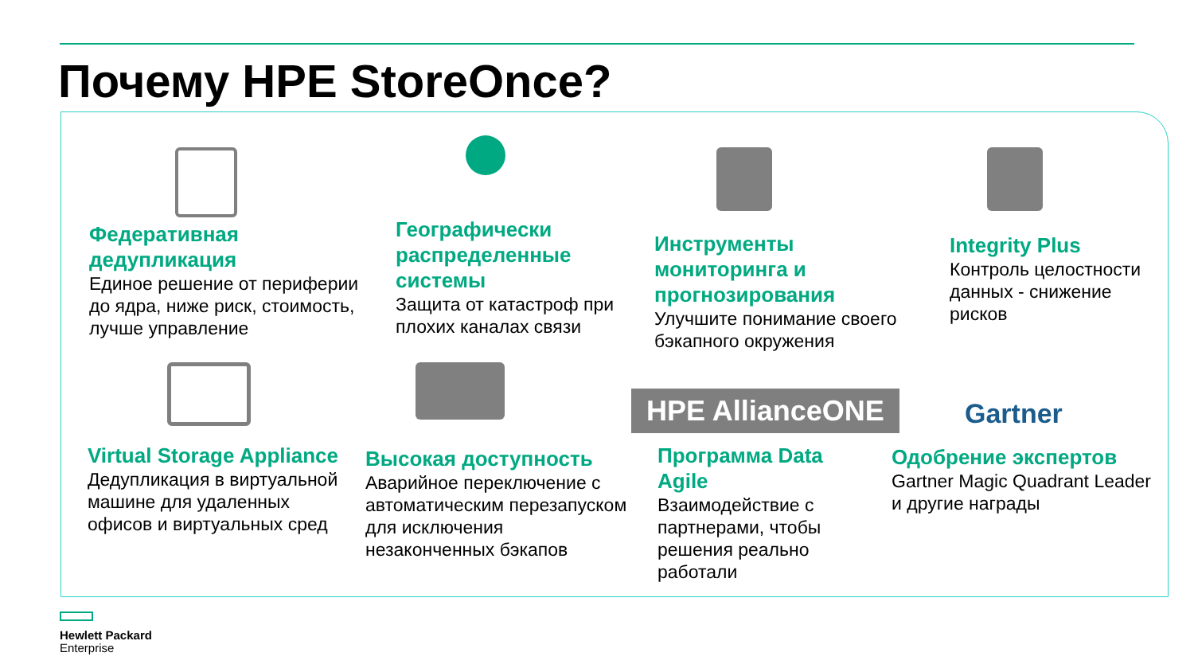Почему HPE StoreOnce?
Федеративная дедупликация
Единое решение от периферии до ядра, ниже риск, стоимость, лучше управление
Географически распределенные системы
Защита от катастроф при плохих каналах связи
Инструменты мониторинга и прогнозирования
Улучшите понимание своего бэкапного окружения
Integrity Plus
Контроль целостности данных - снижение рисков
HPE AllianceONE Gartner
Virtual Storage Appliance
Дедупликация в виртуальной машине для удаленных офисов и виртуальных сред
Высокая доступность
Аварийное переключение с автоматическим перезапуском для исключения незаконченных бэкапов
Программа Data Agile
Взаимодействие с партнерами, чтобы решения реально работали
Одобрение экспертов
Gartner Magic Quadrant Leader и другие награды
Hewlett Packard
Enterprise